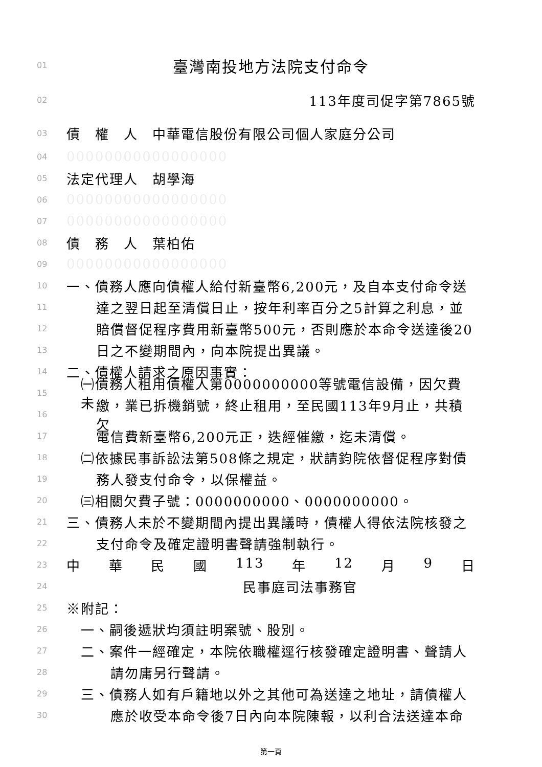01 臺灣南投地方法院支付命令
02 113年度司促字第7865號
03 債　權　人　中華電信股份有限公司個人家庭分公司
04 00000000000000000
05 法定代理人　胡學海
06 00000000000000000
07 00000000000000000
08 債　務　人　葉柏佑
09 00000000000000000
10 一、債務人應向債權人給付新臺幣6,200元，及自本支付命令送
11 達之翌日起至清償日止，按年利率百分之5計算之利息，並
12 賠償督促程序費用新臺幣500元，否則應於本命令送達後20
13 日之不變期間內，向本院提出異議。
14 二、債權人請求之原因事實：
15 ㈠債務人租用債權人第0000000000等號電信設備，因欠費未
16 繳，業已拆機銷號，終止租用，至民國113年9月止，共積欠
17 電信費新臺幣6,200元正，迭經催繳，迄未清償。
18 ㈡依據民事訴訟法第508條之規定，狀請鈞院依督促程序對債
19 務人發支付命令，以保權益。
20 ㈢相關欠費子號：0000000000、0000000000。
21 三、債務人未於不變期間內提出異議時，債權人得依法院核發之
22 支付命令及確定證明書聲請強制執行。
23 中 華 民 國 113 年 12 月 9 日
24 民事庭司法事務官
25 ※附記：
26 一、嗣後遞狀均須註明案號、股別。
27 二、案件一經確定，本院依職權逕行核發確定證明書、聲請人
28 請勿庸另行聲請。
29 三、債務人如有戶籍地以外之其他可為送達之地址，請債權人
30 應於收受本命令後7日內向本院陳報，以利合法送達本命
第一頁